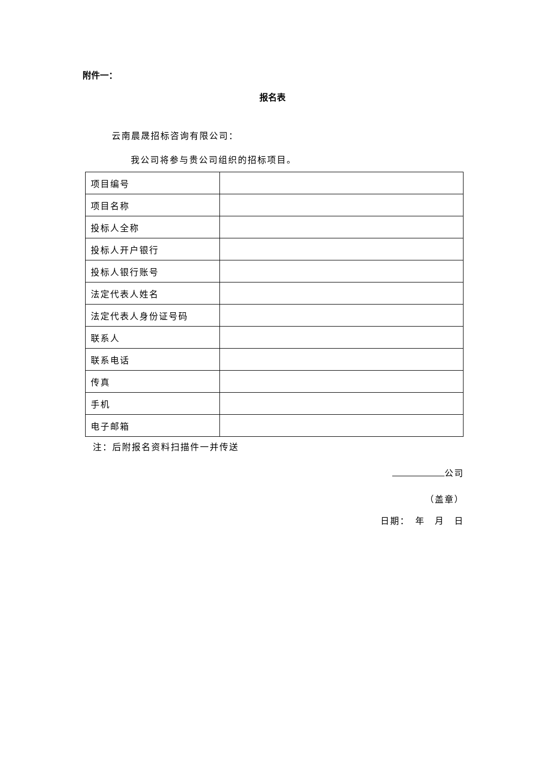附件一：
报名表
云南晨晟招标咨询有限公司：
我公司将参与贵公司组织的招标项目。
| 项目编号 | |
| 项目名称 | |
| 投标人全称 | |
| 投标人开户银行 | |
| 投标人银行账号 | |
| 法定代表人姓名 | |
| 法定代表人身份证号码 | |
| 联系人 | |
| 联系电话 | |
| 传真 | |
| 手机 | |
| 电子邮箱 | |
注：后附报名资料扫描件一并传送
公司
（盖章）
日期：　年　月　日